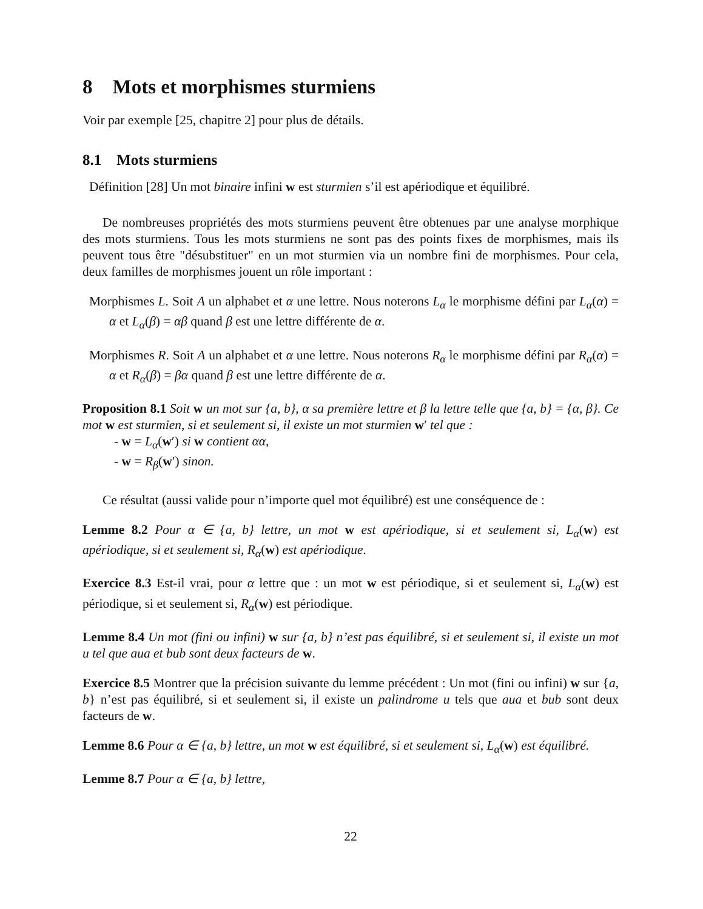8 Mots et morphismes sturmiens
Voir par exemple [25, chapitre 2] pour plus de détails.
8.1 Mots sturmiens
Définition [28] Un mot binaire infini w est sturmien s’il est apériodique et équilibré.
De nombreuses propriétés des mots sturmiens peuvent être obtenues par une analyse morphique des mots sturmiens. Tous les mots sturmiens ne sont pas des points fixes de morphismes, mais ils peuvent tous être "désubstituer" en un mot sturmien via un nombre fini de morphismes. Pour cela, deux familles de morphismes jouent un rôle important :
Morphismes L. Soit A un alphabet et α une lettre. Nous noterons L<sub>α</sub> le morphisme défini par L<sub>α</sub>(α) = α et L<sub>α</sub>(β) = αβ quand β est une lettre différente de α.
Morphismes R. Soit A un alphabet et α une lettre. Nous noterons R<sub>α</sub> le morphisme défini par R<sub>α</sub>(α) = α et R<sub>α</sub>(β) = βα quand β est une lettre différente de α.
Proposition 8.1 Soit w un mot sur {a, b}, α sa première lettre et β la lettre telle que {a, b} = {α, β}. Ce mot w est sturmien, si et seulement si, il existe un mot sturmien w′ tel que :
- w = L<sub>α</sub>(w′) si w contient αα,
- w = R<sub>β</sub>(w′) sinon.
Ce résultat (aussi valide pour n’importe quel mot équilibré) est une conséquence de :
Lemme 8.2 Pour α ∈ {a, b} lettre, un mot w est apériodique, si et seulement si, L<sub>α</sub>(w) est apériodique, si et seulement si, R<sub>α</sub>(w) est apériodique.
Exercice 8.3 Est-il vrai, pour α lettre que : un mot w est périodique, si et seulement si, L<sub>α</sub>(w) est périodique, si et seulement si, R<sub>α</sub>(w) est périodique.
Lemme 8.4 Un mot (fini ou infini) w sur {a, b} n’est pas équilibré, si et seulement si, il existe un mot u tel que aua et bub sont deux facteurs de w.
Exercice 8.5 Montrer que la précision suivante du lemme précédent : Un mot (fini ou infini) w sur {a, b} n’est pas équilibré, si et seulement si, il existe un palindrome u tels que aua et bub sont deux facteurs de w.
Lemme 8.6 Pour α ∈ {a, b} lettre, un mot w est équilibré, si et seulement si, L<sub>α</sub>(w) est équilibré.
Lemme 8.7 Pour α ∈ {a, b} lettre,
22